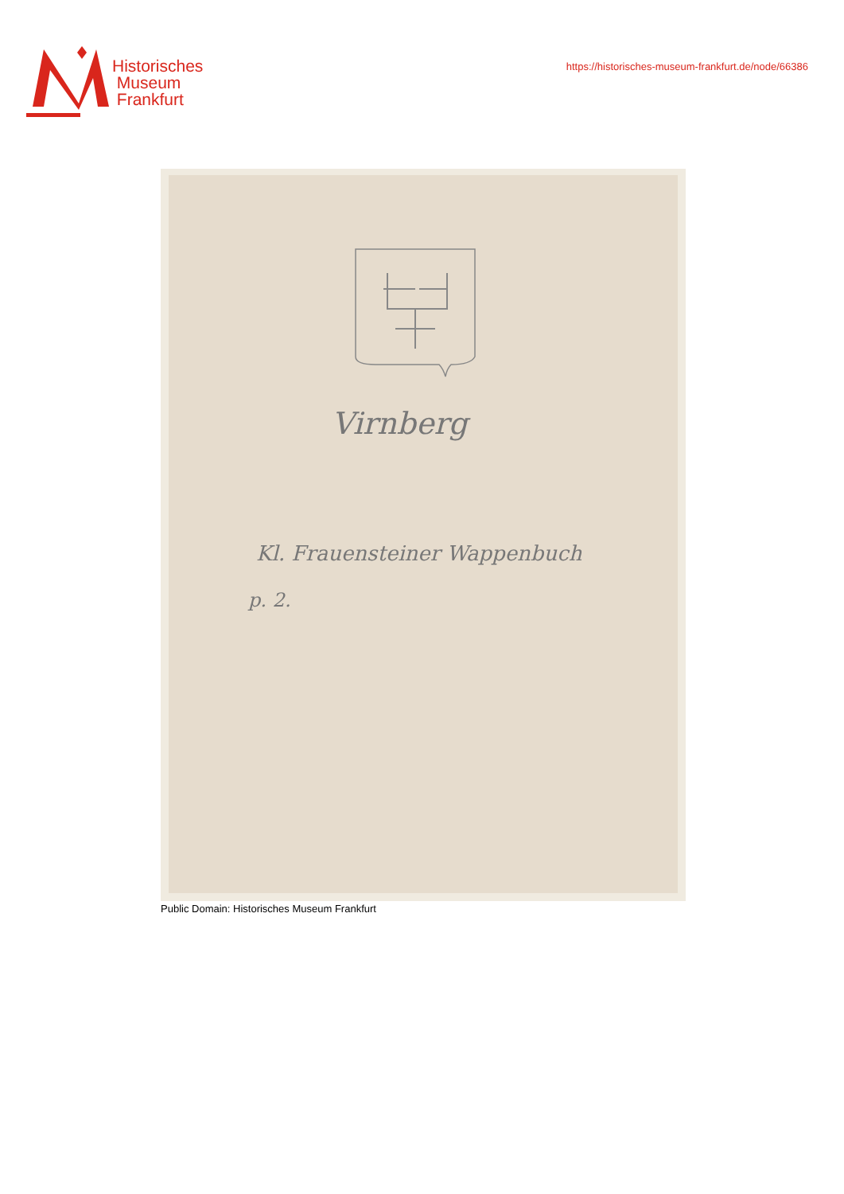Historisches
Museum
Frankfurt
https://historisches-museum-frankfurt.de/node/66386
Virnberg
Kl. Frauensteiner Wappenbuch
p. 2.
Public Domain: Historisches Museum Frankfurt